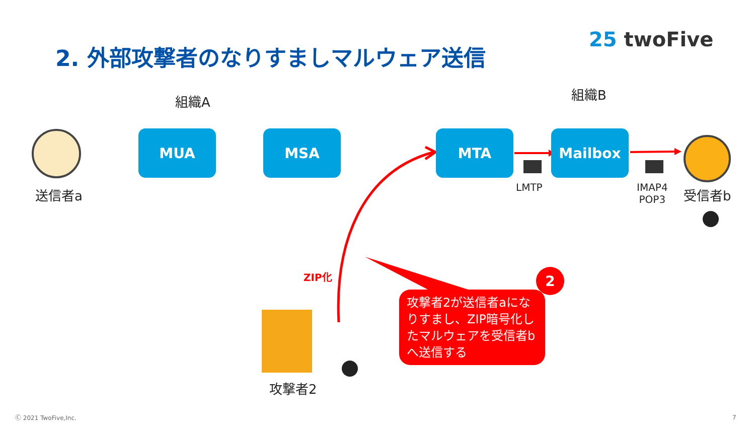2. 外部攻撃者のなりすましマルウェア送信
25 twoFive
組織A 組織B
MUA MSA MTA Mailbox
送信者a 受信者b
LMTP
IMAP4
POP3
ZIP化
攻撃者2
攻撃者2が送信者aになりすまし、ZIP暗号化したマルウェアを受信者bへ送信する
2
Ⓒ 2021 TwoFive,Inc. 7